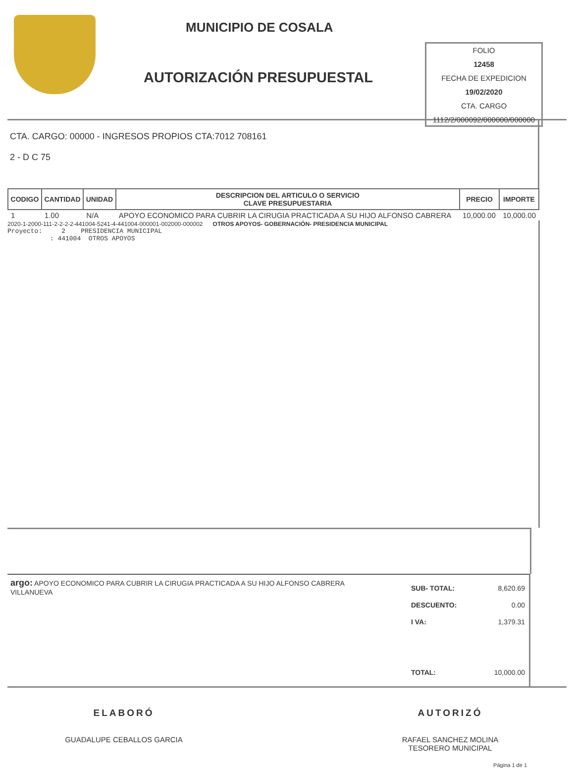MUNICIPIO DE COSALA
AUTORIZACIÓN PRESUPUESTAL
FOLIO
12458
FECHA DE EXPEDICION
19/02/2020
CTA. CARGO
1112/2/000092/000000/000000
CTA. CARGO: 00000 - INGRESOS PROPIOS CTA:7012 708161
2 - D C 75
| CODIGO | CANTIDAD | UNIDAD | DESCRIPCION DEL ARTICULO O SERVICIO CLAVE PRESUPUESTARIA | PRECIO | IMPORTE |
| --- | --- | --- | --- | --- | --- |
| 1 | 1.00 | N/A | APOYO ECONOMICO PARA CUBRIR LA CIRUGIA PRACTICADA A SU HIJO ALFONSO CABRERA | 10,000.00 | 10,000.00 |
2020-1-2000-111-2-2-2-2-441004-5241-4-441004-000001-002000-000002 OTROS APOYOS- GOBERNACIÓN- PRESIDENCIA MUNICIPAL
Proyecto: 2 PRESIDENCIA MUNICIPAL
: 441004 OTROS APOYOS
argo: APOYO ECONOMICO PARA CUBRIR LA CIRUGIA PRACTICADA A SU HIJO ALFONSO CABRERA VILLANUEVA
SUB- TOTAL: 8,620.69
DESCUENTO: 0.00
I VA: 1,379.31
TOTAL: 10,000.00
ELABORÓ
GUADALUPE CEBALLOS GARCIA
AUTORIZÓ
RAFAEL SANCHEZ MOLINA
TESORERO MUNICIPAL
Página 1 de 1